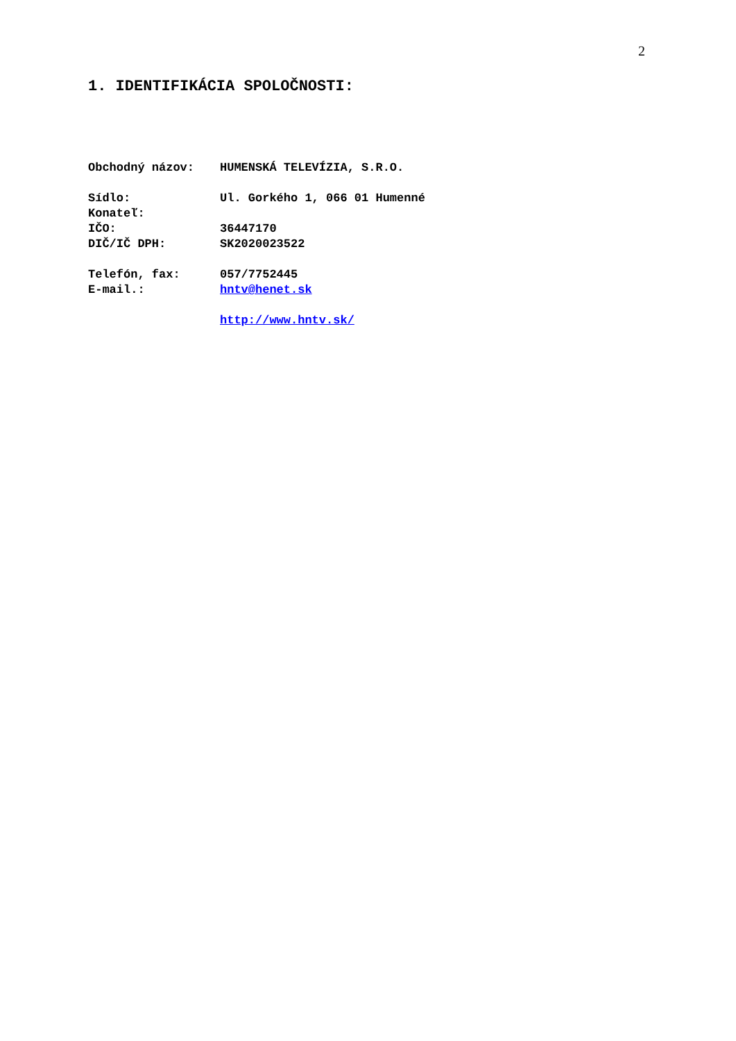2
1. IDENTIFIKÁCIA SPOLOČNOSTI:
| Obchodný názov: | HUMENSKÁ TELEVÍZIA, S.R.O. |
| Sídlo: | Ul. Gorkého 1, 066 01 Humenné |
| Konateľ: | |
| IČO: | 36447170 |
| DIČ/IČ DPH: | SK2020023522 |
| Telefón, fax: | 057/7752445 |
| E-mail.: | hntv@henet.sk |
| | http://www.hntv.sk/ |